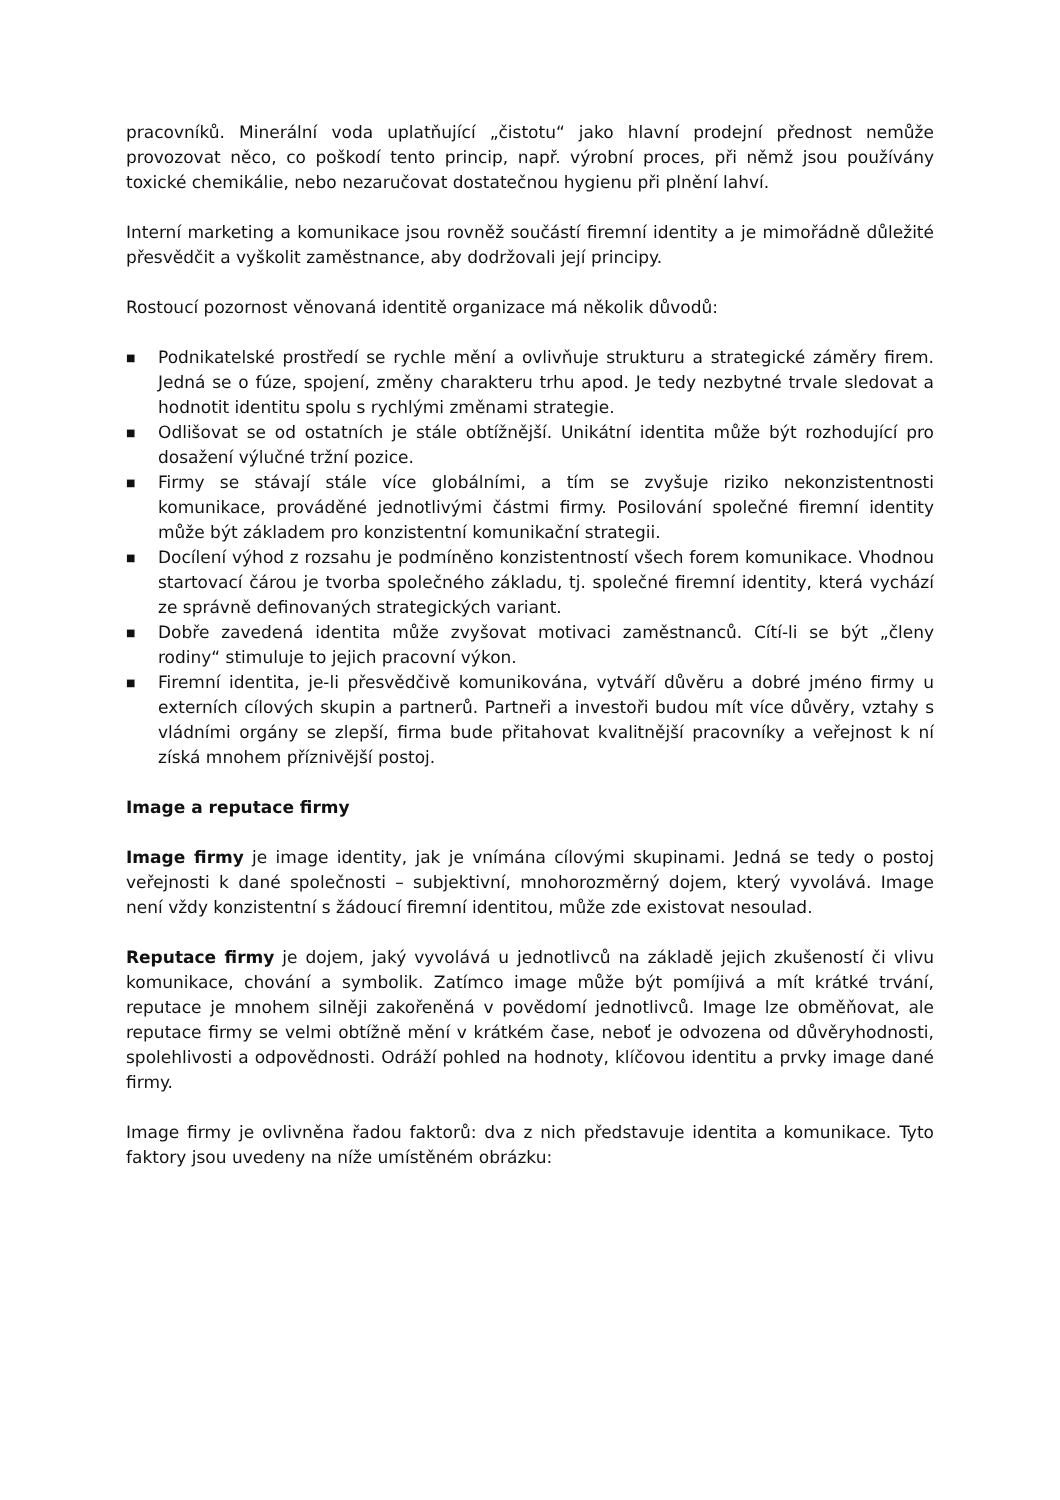pracovníků. Minerální voda uplatňující „čistotu“ jako hlavní prodejní přednost nemůže provozovat něco, co poškodí tento princip, např. výrobní proces, při němž jsou používány toxické chemikálie, nebo nezaručovat dostatečnou hygienu při plnění lahví.
Interní marketing a komunikace jsou rovněž součástí firemní identity a je mimořádně důležité přesvědčit a vyškolit zaměstnance, aby dodržovali její principy.
Rostoucí pozornost věnovaná identitě organizace má několik důvodů:
■ Podnikatelské prostředí se rychle mění a ovlivňuje strukturu a strategické záměry firem. Jedná se o fúze, spojení, změny charakteru trhu apod. Je tedy nezbytné trvale sledovat a hodnotit identitu spolu s rychlými změnami strategie.
■ Odlišovat se od ostatních je stále obtížnější. Unikátní identita může být rozhodující pro dosažení výlučné tržní pozice.
■ Firmy se stávají stále více globálními, a tím se zvyšuje riziko nekonzistentnosti komunikace, prováděné jednotlivými částmi firmy. Posilování společné firemní identity může být základem pro konzistentní komunikační strategii.
■ Docílení výhod z rozsahu je podmíněno konzistentností všech forem komunikace. Vhodnou startovací čárou je tvorba společného základu, tj. společné firemní identity, která vychází ze správně definovaných strategických variant.
■ Dobře zavedená identita může zvyšovat motivaci zaměstnanců. Cítí-li se být „členy rodiny“ stimuluje to jejich pracovní výkon.
■ Firemní identita, je-li přesvědčivě komunikována, vytváří důvěru a dobré jméno firmy u externích cílových skupin a partnerů. Partneři a investoři budou mít více důvěry, vztahy s vládními orgány se zlepší, firma bude přitahovat kvalitnější pracovníky a veřejnost k ní získá mnohem příznivější postoj.
Image a reputace firmy
Image firmy je image identity, jak je vnímána cílovými skupinami. Jedná se tedy o postoj veřejnosti k dané společnosti – subjektivní, mnohorozměrný dojem, který vyvolává. Image není vždy konzistentní s žádoucí firemní identitou, může zde existovat nesoulad.
Reputace firmy je dojem, jaký vyvolává u jednotlivců na základě jejich zkušeností či vlivu komunikace, chování a symbolik. Zatímco image může být pomíjivá a mít krátké trvání, reputace je mnohem silněji zakořeněná v povědomí jednotlivců. Image lze obměňovat, ale reputace firmy se velmi obtížně mění v krátkém čase, neboť je odvozena od důvěryhodnosti, spolehlivosti a odpovědnosti. Odráží pohled na hodnoty, klíčovou identitu a prvky image dané firmy.
Image firmy je ovlivněna řadou faktorů: dva z nich představuje identita a komunikace. Tyto faktory jsou uvedeny na níže umístěném obrázku: